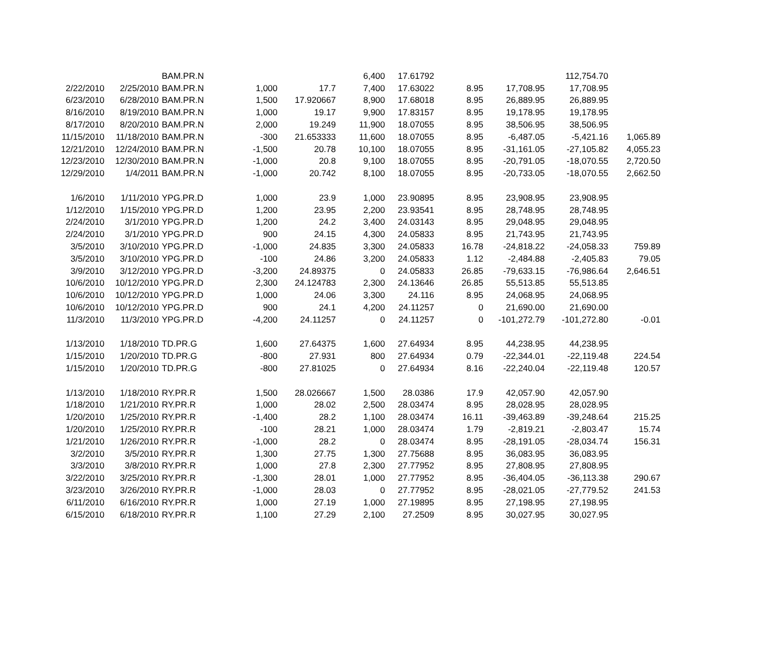| | | BAM.PR.N | | | 6,400 | 17.61792 | | | 112,754.70 | |
| 2/22/2010 | 2/25/2010 | BAM.PR.N | 1,000 | 17.7 | 7,400 | 17.63022 | 8.95 | 17,708.95 | 17,708.95 | |
| 6/23/2010 | 6/28/2010 | BAM.PR.N | 1,500 | 17.920667 | 8,900 | 17.68018 | 8.95 | 26,889.95 | 26,889.95 | |
| 8/16/2010 | 8/19/2010 | BAM.PR.N | 1,000 | 19.17 | 9,900 | 17.83157 | 8.95 | 19,178.95 | 19,178.95 | |
| 8/17/2010 | 8/20/2010 | BAM.PR.N | 2,000 | 19.249 | 11,900 | 18.07055 | 8.95 | 38,506.95 | 38,506.95 | |
| 11/15/2010 | 11/18/2010 | BAM.PR.N | -300 | 21.653333 | 11,600 | 18.07055 | 8.95 | -6,487.05 | -5,421.16 | 1,065.89 |
| 12/21/2010 | 12/24/2010 | BAM.PR.N | -1,500 | 20.78 | 10,100 | 18.07055 | 8.95 | -31,161.05 | -27,105.82 | 4,055.23 |
| 12/23/2010 | 12/30/2010 | BAM.PR.N | -1,000 | 20.8 | 9,100 | 18.07055 | 8.95 | -20,791.05 | -18,070.55 | 2,720.50 |
| 12/29/2010 | 1/4/2011 | BAM.PR.N | -1,000 | 20.742 | 8,100 | 18.07055 | 8.95 | -20,733.05 | -18,070.55 | 2,662.50 |
| 1/6/2010 | 1/11/2010 | YPG.PR.D | 1,000 | 23.9 | 1,000 | 23.90895 | 8.95 | 23,908.95 | 23,908.95 | |
| 1/12/2010 | 1/15/2010 | YPG.PR.D | 1,200 | 23.95 | 2,200 | 23.93541 | 8.95 | 28,748.95 | 28,748.95 | |
| 2/24/2010 | 3/1/2010 | YPG.PR.D | 1,200 | 24.2 | 3,400 | 24.03143 | 8.95 | 29,048.95 | 29,048.95 | |
| 2/24/2010 | 3/1/2010 | YPG.PR.D | 900 | 24.15 | 4,300 | 24.05833 | 8.95 | 21,743.95 | 21,743.95 | |
| 3/5/2010 | 3/10/2010 | YPG.PR.D | -1,000 | 24.835 | 3,300 | 24.05833 | 16.78 | -24,818.22 | -24,058.33 | 759.89 |
| 3/5/2010 | 3/10/2010 | YPG.PR.D | -100 | 24.86 | 3,200 | 24.05833 | 1.12 | -2,484.88 | -2,405.83 | 79.05 |
| 3/9/2010 | 3/12/2010 | YPG.PR.D | -3,200 | 24.89375 | 0 | 24.05833 | 26.85 | -79,633.15 | -76,986.64 | 2,646.51 |
| 10/6/2010 | 10/12/2010 | YPG.PR.D | 2,300 | 24.124783 | 2,300 | 24.13646 | 26.85 | 55,513.85 | 55,513.85 | |
| 10/6/2010 | 10/12/2010 | YPG.PR.D | 1,000 | 24.06 | 3,300 | 24.116 | 8.95 | 24,068.95 | 24,068.95 | |
| 10/6/2010 | 10/12/2010 | YPG.PR.D | 900 | 24.1 | 4,200 | 24.11257 | 0 | 21,690.00 | 21,690.00 | |
| 11/3/2010 | 11/3/2010 | YPG.PR.D | -4,200 | 24.11257 | 0 | 24.11257 | 0 | -101,272.79 | -101,272.80 | -0.01 |
| 1/13/2010 | 1/18/2010 | TD.PR.G | 1,600 | 27.64375 | 1,600 | 27.64934 | 8.95 | 44,238.95 | 44,238.95 | |
| 1/15/2010 | 1/20/2010 | TD.PR.G | -800 | 27.931 | 800 | 27.64934 | 0.79 | -22,344.01 | -22,119.48 | 224.54 |
| 1/15/2010 | 1/20/2010 | TD.PR.G | -800 | 27.81025 | 0 | 27.64934 | 8.16 | -22,240.04 | -22,119.48 | 120.57 |
| 1/13/2010 | 1/18/2010 | RY.PR.R | 1,500 | 28.026667 | 1,500 | 28.0386 | 17.9 | 42,057.90 | 42,057.90 | |
| 1/18/2010 | 1/21/2010 | RY.PR.R | 1,000 | 28.02 | 2,500 | 28.03474 | 8.95 | 28,028.95 | 28,028.95 | |
| 1/20/2010 | 1/25/2010 | RY.PR.R | -1,400 | 28.2 | 1,100 | 28.03474 | 16.11 | -39,463.89 | -39,248.64 | 215.25 |
| 1/20/2010 | 1/25/2010 | RY.PR.R | -100 | 28.21 | 1,000 | 28.03474 | 1.79 | -2,819.21 | -2,803.47 | 15.74 |
| 1/21/2010 | 1/26/2010 | RY.PR.R | -1,000 | 28.2 | 0 | 28.03474 | 8.95 | -28,191.05 | -28,034.74 | 156.31 |
| 3/2/2010 | 3/5/2010 | RY.PR.R | 1,300 | 27.75 | 1,300 | 27.75688 | 8.95 | 36,083.95 | 36,083.95 | |
| 3/3/2010 | 3/8/2010 | RY.PR.R | 1,000 | 27.8 | 2,300 | 27.77952 | 8.95 | 27,808.95 | 27,808.95 | |
| 3/22/2010 | 3/25/2010 | RY.PR.R | -1,300 | 28.01 | 1,000 | 27.77952 | 8.95 | -36,404.05 | -36,113.38 | 290.67 |
| 3/23/2010 | 3/26/2010 | RY.PR.R | -1,000 | 28.03 | 0 | 27.77952 | 8.95 | -28,021.05 | -27,779.52 | 241.53 |
| 6/11/2010 | 6/16/2010 | RY.PR.R | 1,000 | 27.19 | 1,000 | 27.19895 | 8.95 | 27,198.95 | 27,198.95 | |
| 6/15/2010 | 6/18/2010 | RY.PR.R | 1,100 | 27.29 | 2,100 | 27.2509 | 8.95 | 30,027.95 | 30,027.95 | |